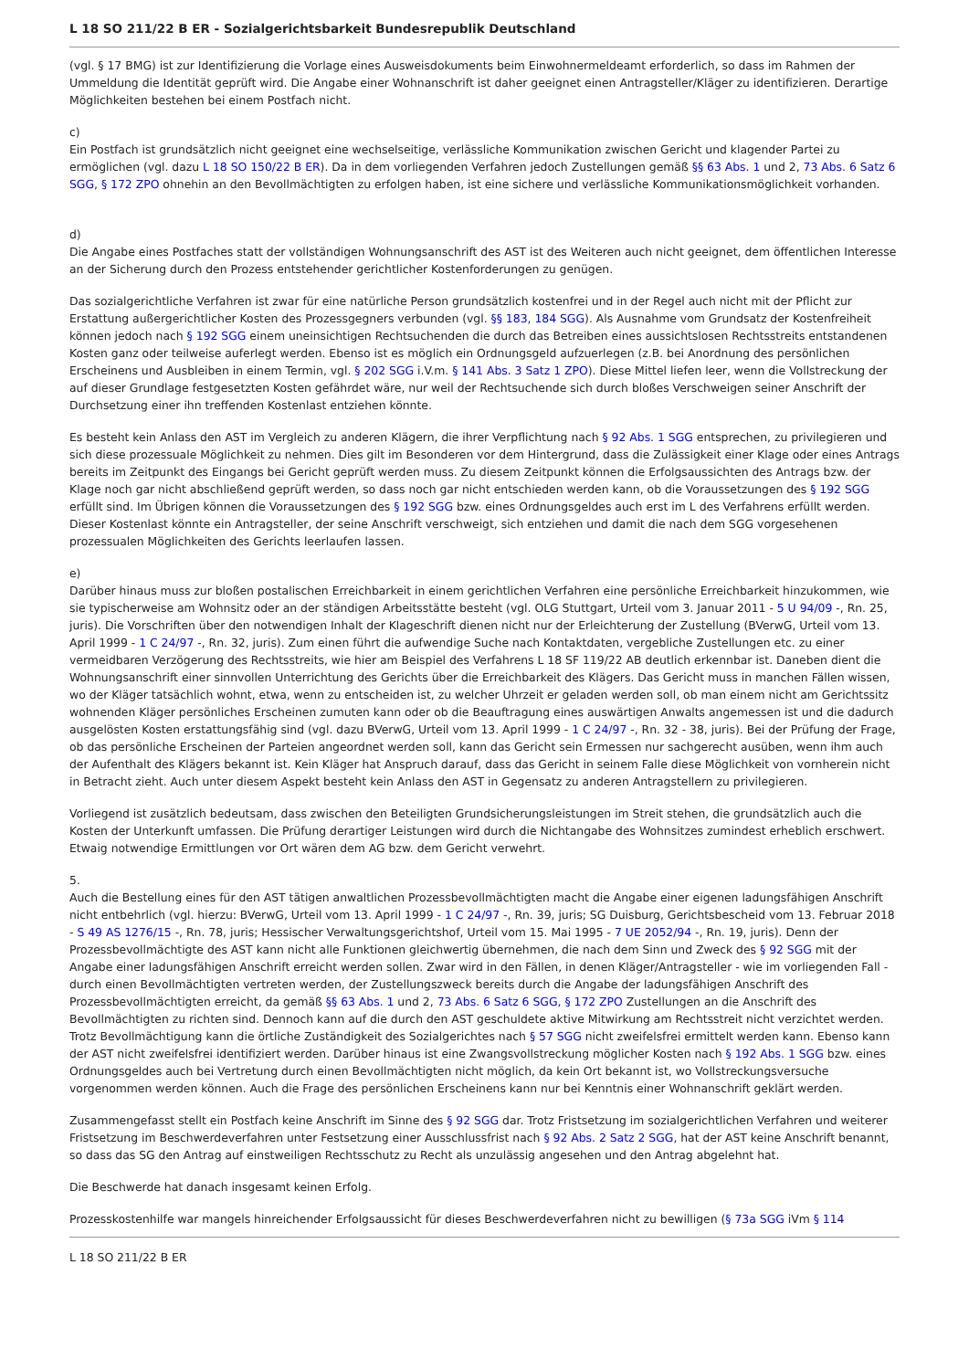L 18 SO 211/22 B ER - Sozialgerichtsbarkeit Bundesrepublik Deutschland
(vgl. § 17 BMG) ist zur Identifizierung die Vorlage eines Ausweisdokuments beim Einwohnermeldeamt erforderlich, so dass im Rahmen der Ummeldung die Identität geprüft wird. Die Angabe einer Wohnanschrift ist daher geeignet einen Antragsteller/Kläger zu identifizieren. Derartige Möglichkeiten bestehen bei einem Postfach nicht.
c)
Ein Postfach ist grundsätzlich nicht geeignet eine wechselseitige, verlässliche Kommunikation zwischen Gericht und klagender Partei zu ermöglichen (vgl. dazu L 18 SO 150/22 B ER). Da in dem vorliegenden Verfahren jedoch Zustellungen gemäß §§ 63 Abs. 1 und 2, 73 Abs. 6 Satz 6 SGG, § 172 ZPO ohnehin an den Bevollmächtigten zu erfolgen haben, ist eine sichere und verlässliche Kommunikationsmöglichkeit vorhanden.
d)
Die Angabe eines Postfaches statt der vollständigen Wohnungsanschrift des AST ist des Weiteren auch nicht geeignet, dem öffentlichen Interesse an der Sicherung durch den Prozess entstehender gerichtlicher Kostenforderungen zu genügen.
Das sozialgerichtliche Verfahren ist zwar für eine natürliche Person grundsätzlich kostenfrei und in der Regel auch nicht mit der Pflicht zur Erstattung außergerichtlicher Kosten des Prozessgegners verbunden (vgl. §§ 183, 184 SGG). Als Ausnahme vom Grundsatz der Kostenfreiheit können jedoch nach § 192 SGG einem uneinsichtigen Rechtsuchenden die durch das Betreiben eines aussichtslosen Rechtsstreits entstandenen Kosten ganz oder teilweise auferlegt werden. Ebenso ist es möglich ein Ordnungsgeld aufzuerlegen (z.B. bei Anordnung des persönlichen Erscheinens und Ausbleiben in einem Termin, vgl. § 202 SGG i.V.m. § 141 Abs. 3 Satz 1 ZPO). Diese Mittel liefen leer, wenn die Vollstreckung der auf dieser Grundlage festgesetzten Kosten gefährdet wäre, nur weil der Rechtsuchende sich durch bloßes Verschweigen seiner Anschrift der Durchsetzung einer ihn treffenden Kostenlast entziehen könnte.
Es besteht kein Anlass den AST im Vergleich zu anderen Klägern, die ihrer Verpflichtung nach § 92 Abs. 1 SGG entsprechen, zu privilegieren und sich diese prozessuale Möglichkeit zu nehmen. Dies gilt im Besonderen vor dem Hintergrund, dass die Zulässigkeit einer Klage oder eines Antrags bereits im Zeitpunkt des Eingangs bei Gericht geprüft werden muss. Zu diesem Zeitpunkt können die Erfolgsaussichten des Antrags bzw. der Klage noch gar nicht abschließend geprüft werden, so dass noch gar nicht entschieden werden kann, ob die Voraussetzungen des § 192 SGG erfüllt sind. Im Übrigen können die Voraussetzungen des § 192 SGG bzw. eines Ordnungsgeldes auch erst im L des Verfahrens erfüllt werden. Dieser Kostenlast könnte ein Antragsteller, der seine Anschrift verschweigt, sich entziehen und damit die nach dem SGG vorgesehenen prozessualen Möglichkeiten des Gerichts leerlaufen lassen.
e)
Darüber hinaus muss zur bloßen postalischen Erreichbarkeit in einem gerichtlichen Verfahren eine persönliche Erreichbarkeit hinzukommen, wie sie typischerweise am Wohnsitz oder an der ständigen Arbeitsstätte besteht (vgl. OLG Stuttgart, Urteil vom 3. Januar 2011 - 5 U 94/09 -, Rn. 25, juris). Die Vorschriften über den notwendigen Inhalt der Klageschrift dienen nicht nur der Erleichterung der Zustellung (BVerwG, Urteil vom 13. April 1999 - 1 C 24/97 -, Rn. 32, juris). Zum einen führt die aufwendige Suche nach Kontaktdaten, vergebliche Zustellungen etc. zu einer vermeidbaren Verzögerung des Rechtsstreits, wie hier am Beispiel des Verfahrens L 18 SF 119/22 AB deutlich erkennbar ist. Daneben dient die Wohnungsanschrift einer sinnvollen Unterrichtung des Gerichts über die Erreichbarkeit des Klägers. Das Gericht muss in manchen Fällen wissen, wo der Kläger tatsächlich wohnt, etwa, wenn zu entscheiden ist, zu welcher Uhrzeit er geladen werden soll, ob man einem nicht am Gerichtssitz wohnenden Kläger persönliches Erscheinen zumuten kann oder ob die Beauftragung eines auswärtigen Anwalts angemessen ist und die dadurch ausgelösten Kosten erstattungsfähig sind (vgl. dazu BVerwG, Urteil vom 13. April 1999 - 1 C 24/97 -, Rn. 32 - 38, juris). Bei der Prüfung der Frage, ob das persönliche Erscheinen der Parteien angeordnet werden soll, kann das Gericht sein Ermessen nur sachgerecht ausüben, wenn ihm auch der Aufenthalt des Klägers bekannt ist. Kein Kläger hat Anspruch darauf, dass das Gericht in seinem Falle diese Möglichkeit von vornherein nicht in Betracht zieht. Auch unter diesem Aspekt besteht kein Anlass den AST in Gegensatz zu anderen Antragstellern zu privilegieren.
Vorliegend ist zusätzlich bedeutsam, dass zwischen den Beteiligten Grundsicherungsleistungen im Streit stehen, die grundsätzlich auch die Kosten der Unterkunft umfassen. Die Prüfung derartiger Leistungen wird durch die Nichtangabe des Wohnsitzes zumindest erheblich erschwert. Etwaig notwendige Ermittlungen vor Ort wären dem AG bzw. dem Gericht verwehrt.
5.
Auch die Bestellung eines für den AST tätigen anwaltlichen Prozessbevollmächtigten macht die Angabe einer eigenen ladungsfähigen Anschrift nicht entbehrlich (vgl. hierzu: BVerwG, Urteil vom 13. April 1999 - 1 C 24/97 -, Rn. 39, juris; SG Duisburg, Gerichtsbescheid vom 13. Februar 2018 - S 49 AS 1276/15 -, Rn. 78, juris; Hessischer Verwaltungsgerichtshof, Urteil vom 15. Mai 1995 - 7 UE 2052/94 -, Rn. 19, juris). Denn der Prozessbevollmächtigte des AST kann nicht alle Funktionen gleichwertig übernehmen, die nach dem Sinn und Zweck des § 92 SGG mit der Angabe einer ladungsfähigen Anschrift erreicht werden sollen. Zwar wird in den Fällen, in denen Kläger/Antragsteller - wie im vorliegenden Fall - durch einen Bevollmächtigten vertreten werden, der Zustellungszweck bereits durch die Angabe der ladungsfähigen Anschrift des Prozessbevollmächtigten erreicht, da gemäß §§ 63 Abs. 1 und 2, 73 Abs. 6 Satz 6 SGG, § 172 ZPO Zustellungen an die Anschrift des Bevollmächtigten zu richten sind. Dennoch kann auf die durch den AST geschuldete aktive Mitwirkung am Rechtsstreit nicht verzichtet werden. Trotz Bevollmächtigung kann die örtliche Zuständigkeit des Sozialgerichtes nach § 57 SGG nicht zweifelsfrei ermittelt werden kann. Ebenso kann der AST nicht zweifelsfrei identifiziert werden. Darüber hinaus ist eine Zwangsvollstreckung möglicher Kosten nach § 192 Abs. 1 SGG bzw. eines Ordnungsgeldes auch bei Vertretung durch einen Bevollmächtigten nicht möglich, da kein Ort bekannt ist, wo Vollstreckungsversuche vorgenommen werden können. Auch die Frage des persönlichen Erscheinens kann nur bei Kenntnis einer Wohnanschrift geklärt werden.
Zusammengefasst stellt ein Postfach keine Anschrift im Sinne des § 92 SGG dar. Trotz Fristsetzung im sozialgerichtlichen Verfahren und weiterer Fristsetzung im Beschwerdeverfahren unter Festsetzung einer Ausschlussfrist nach § 92 Abs. 2 Satz 2 SGG, hat der AST keine Anschrift benannt, so dass das SG den Antrag auf einstweiligen Rechtsschutz zu Recht als unzulässig angesehen und den Antrag abgelehnt hat.
Die Beschwerde hat danach insgesamt keinen Erfolg.
Prozesskostenhilfe war mangels hinreichender Erfolgsaussicht für dieses Beschwerdeverfahren nicht zu bewilligen (§ 73a SGG iVm § 114
L 18 SO 211/22 B ER